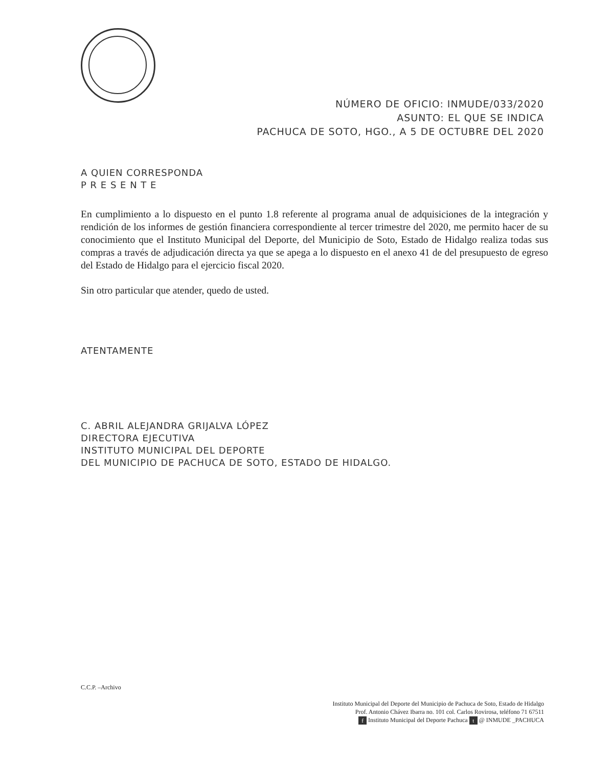NÚMERO DE OFICIO: INMUDE/033/2020
ASUNTO: EL QUE SE INDICA
PACHUCA DE SOTO, HGO., A 5 DE OCTUBRE DEL 2020
A QUIEN CORRESPONDA
P R E S E N T E
En cumplimiento a lo dispuesto en el punto 1.8 referente al programa anual de adquisiciones de la integración y rendición de los informes de gestión financiera correspondiente al tercer trimestre del 2020, me permito hacer de su conocimiento que el Instituto Municipal del Deporte, del Municipio de Soto, Estado de Hidalgo realiza todas sus compras a través de adjudicación directa ya que se apega a lo dispuesto en el anexo 41 de del presupuesto de egreso del Estado de Hidalgo para el ejercicio fiscal 2020.
Sin otro particular que atender, quedo de usted.
ATENTAMENTE
C. ABRIL ALEJANDRA GRIJALVA LÓPEZ
DIRECTORA EJECUTIVA
INSTITUTO MUNICIPAL DEL DEPORTE
DEL MUNICIPIO DE PACHUCA DE SOTO, ESTADO DE HIDALGO.
C.C.P. –Archivo
Instituto Municipal del Deporte del Municipio de Pachuca de Soto, Estado de Hidalgo
Prof. Antonio Chávez Ibarra no. 101 col. Carlos Rovirosa, teléfono 71 67511
f Instituto Municipal del Deporte Pachuca t @ INMUDE _PACHUCA